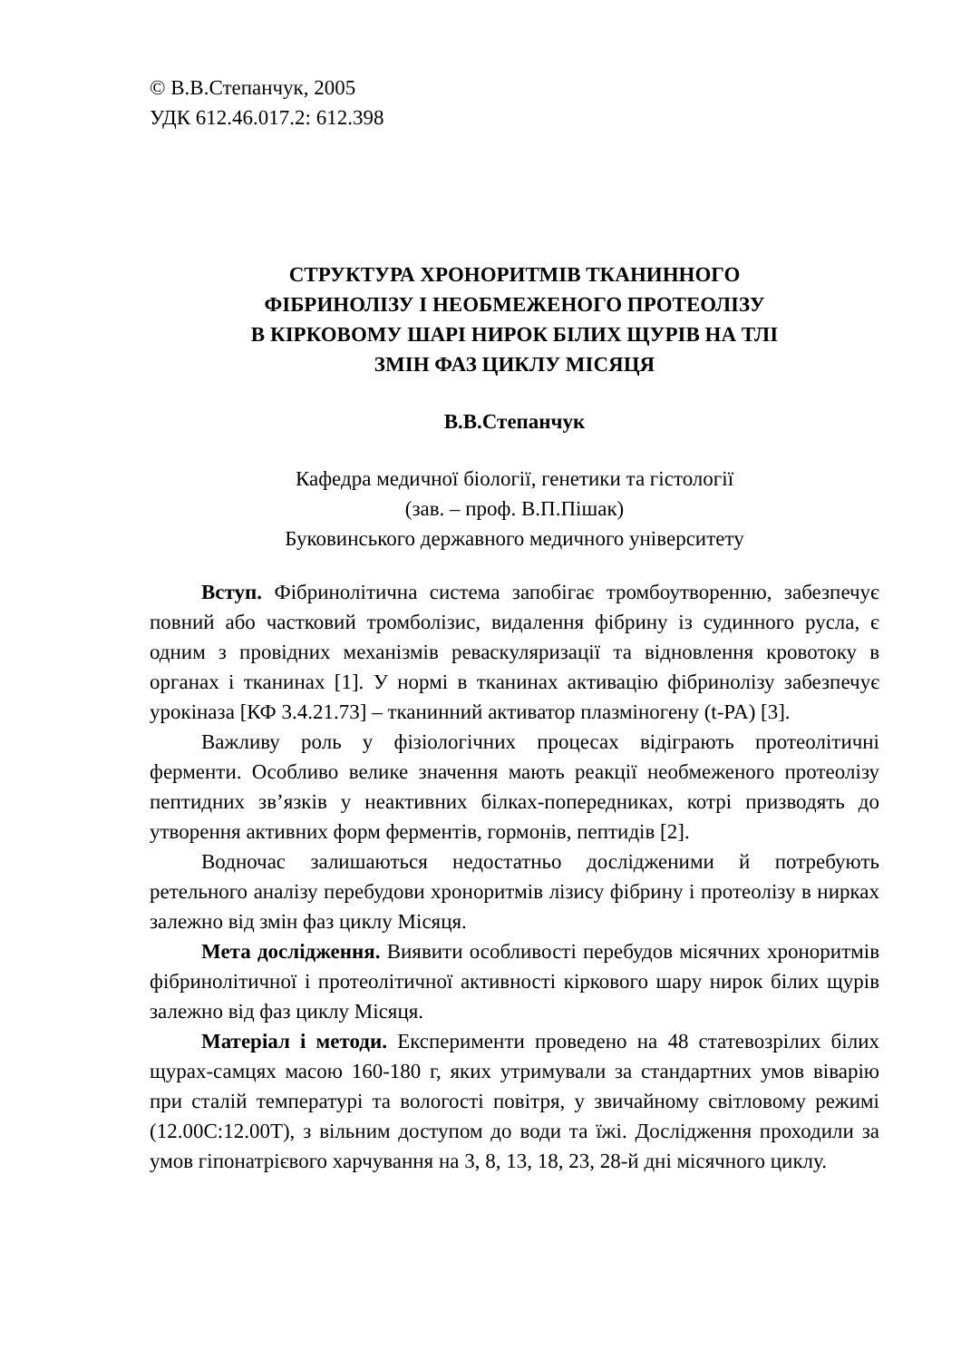© В.В.Степанчук, 2005
УДК 612.46.017.2: 612.398
СТРУКТУРА ХРОНОРИТМІВ ТКАНИННОГО
ФІБРИНОЛІЗУ І НЕОБМЕЖЕНОГО ПРОТЕОЛІЗУ
В КІРКОВОМУ ШАРІ НИРОК БІЛИХ ЩУРІВ НА ТЛІ
ЗМІН ФАЗ ЦИКЛУ МІСЯЦЯ
В.В.Степанчук
Кафедра медичної біології, генетики та гістології
(зав. – проф. В.П.Пішак)
Буковинського державного медичного університету
Вступ. Фібринолітична система запобігає тромбоутворенню, забезпечує повний або частковий тромболізис, видалення фібрину із судинного русла, є одним з провідних механізмів реваскуляризації та відновлення кровотоку в органах і тканинах [1]. У нормі в тканинах активацію фібринолізу забезпечує урокіназа [КФ 3.4.21.73] – тканинний активатор плазміногену (t-PA) [3].
Важливу роль у фізіологічних процесах відіграють протеолітичні ферменти. Особливо велике значення мають реакції необмеженого протеолізу пептидних зв’язків у неактивних білках-попередниках, котрі призводять до утворення активних форм ферментів, гормонів, пептидів [2].
Водночас залишаються недостатньо дослідженими й потребують ретельного аналізу перебудови хроноритмів лізису фібрину і протеолізу в нирках залежно від змін фаз циклу Місяця.
Мета дослідження. Виявити особливості перебудов місячних хроноритмів фібринолітичної і протеолітичної активності кіркового шару нирок білих щурів залежно від фаз циклу Місяця.
Матеріал і методи. Експерименти проведено на 48 статевозрілих білих щурах-самцях масою 160-180 г, яких утримували за стандартних умов віварію при сталій температурі та вологості повітря, у звичайному світловому режимі (12.00С:12.00Т), з вільним доступом до води та їжі. Дослідження проходили за умов гіпонатрієвого харчування на 3, 8, 13, 18, 23, 28-й дні місячного циклу.